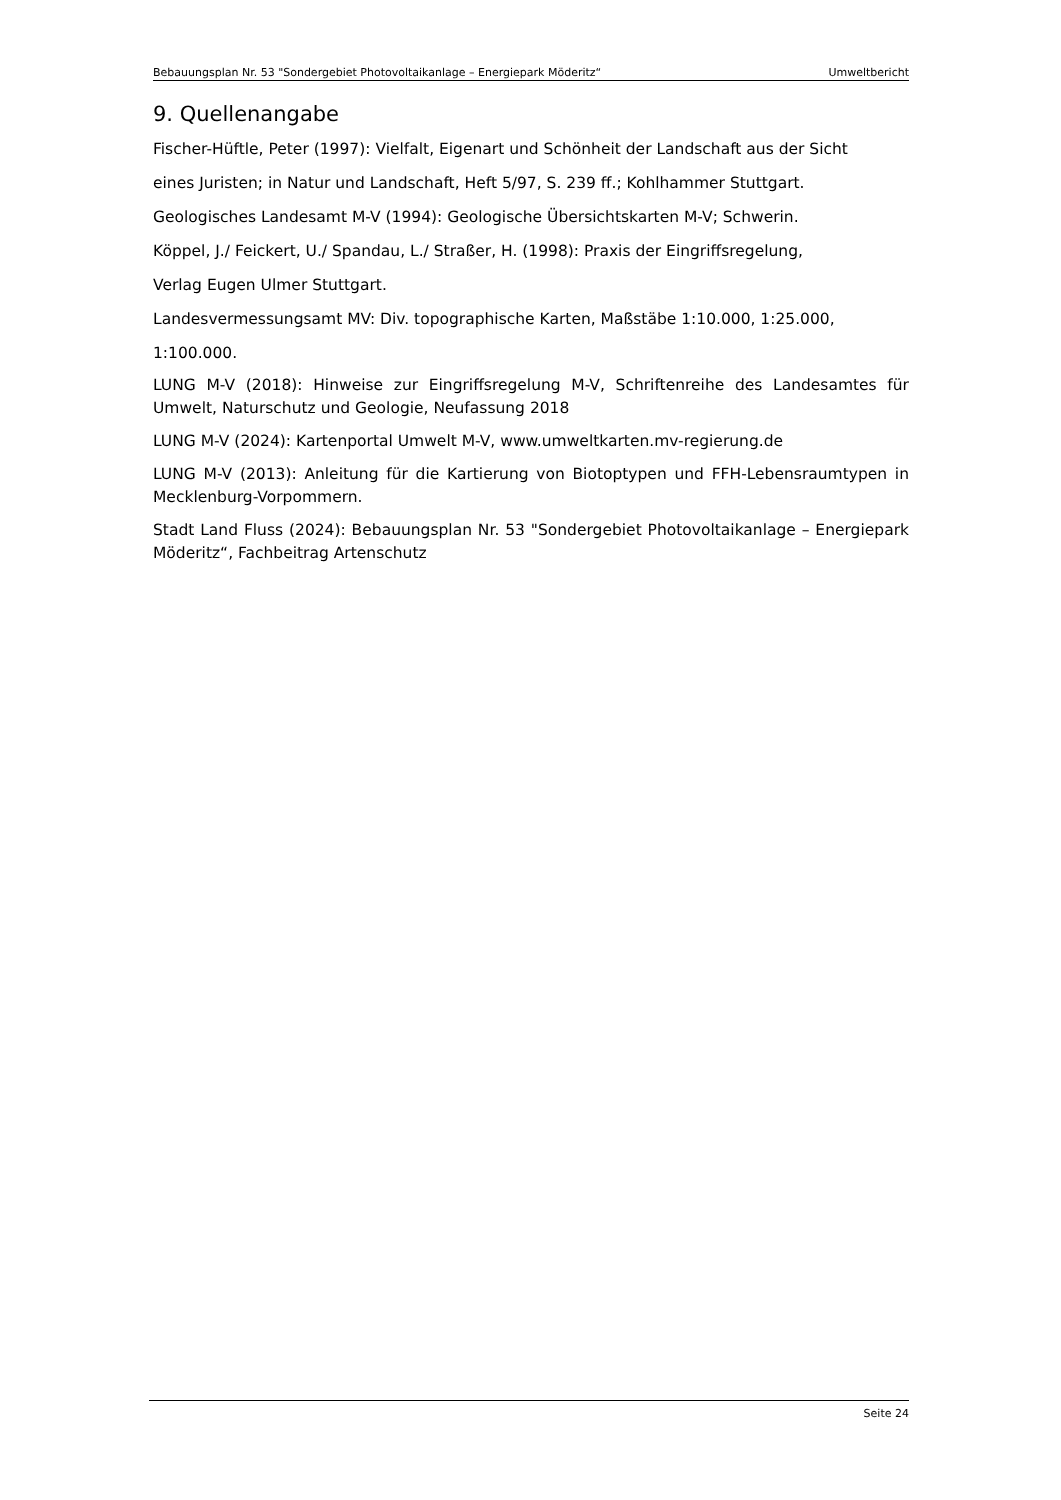Bebauungsplan Nr. 53 "Sondergebiet Photovoltaikanlage – Energiepark Möderitz“ Umweltbericht
9. Quellenangabe
Fischer-Hüftle, Peter (1997): Vielfalt, Eigenart und Schönheit der Landschaft aus der Sicht
eines Juristen; in Natur und Landschaft, Heft 5/97, S. 239 ff.; Kohlhammer Stuttgart.
Geologisches Landesamt M-V (1994): Geologische Übersichtskarten M-V; Schwerin.
Köppel, J./ Feickert, U./ Spandau, L./ Straßer, H. (1998): Praxis der Eingriffsregelung,
Verlag Eugen Ulmer Stuttgart.
Landesvermessungsamt MV: Div. topographische Karten, Maßstäbe 1:10.000, 1:25.000,
1:100.000.
LUNG M-V (2018): Hinweise zur Eingriffsregelung M-V, Schriftenreihe des Landesamtes für Umwelt, Naturschutz und Geologie, Neufassung 2018
LUNG M-V (2024): Kartenportal Umwelt M-V, www.umweltkarten.mv-regierung.de
LUNG M-V (2013): Anleitung für die Kartierung von Biotoptypen und FFH-Lebensraumtypen in Mecklenburg-Vorpommern.
Stadt Land Fluss (2024): Bebauungsplan Nr. 53 "Sondergebiet Photovoltaikanlage – Energiepark Möderitz“, Fachbeitrag Artenschutz
Seite 24